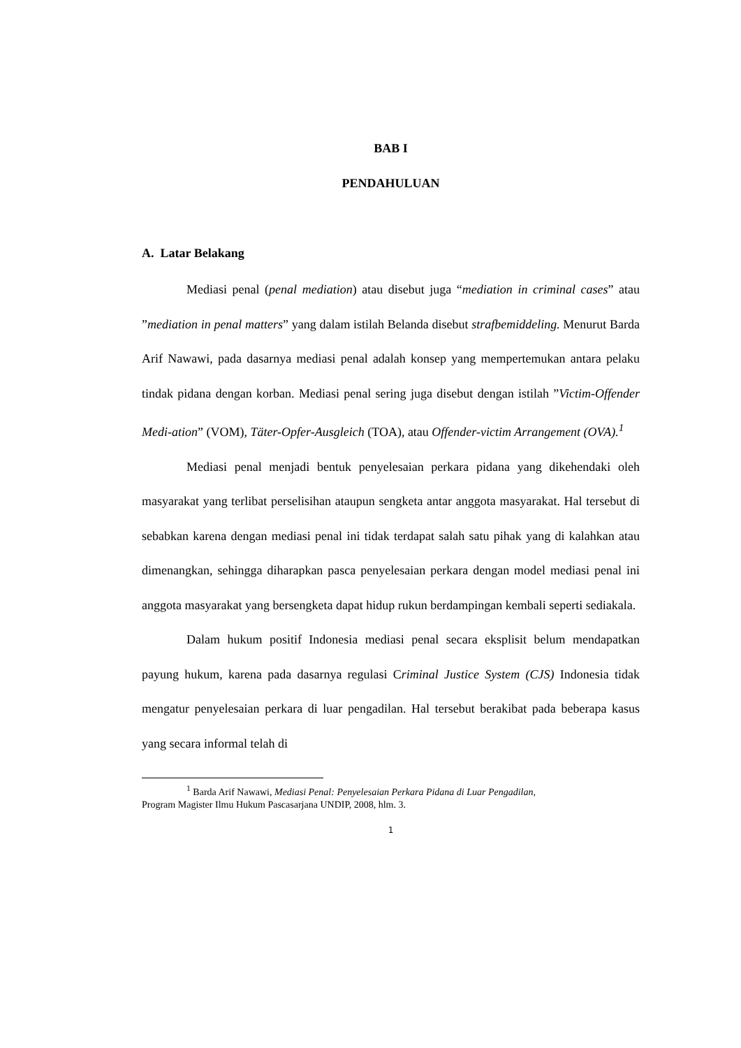BAB I
PENDAHULUAN
A. Latar Belakang
Mediasi penal (penal mediation) atau disebut juga “mediation in criminal cases” atau ”mediation in penal matters” yang dalam istilah Belanda disebut strafbemiddeling. Menurut Barda Arif Nawawi, pada dasarnya mediasi penal adalah konsep yang mempertemukan antara pelaku tindak pidana dengan korban. Mediasi penal sering juga disebut dengan istilah ”Victim-Offender Medi-ation” (VOM), Täter-Opfer-Ausgleich (TOA), atau Offender-victim Arrangement (OVA).<sup>1</sup>
Mediasi penal menjadi bentuk penyelesaian perkara pidana yang dikehendaki oleh masyarakat yang terlibat perselisihan ataupun sengketa antar anggota masyarakat. Hal tersebut di sebabkan karena dengan mediasi penal ini tidak terdapat salah satu pihak yang di kalahkan atau dimenangkan, sehingga diharapkan pasca penyelesaian perkara dengan model mediasi penal ini anggota masyarakat yang bersengketa dapat hidup rukun berdampingan kembali seperti sediakala.
Dalam hukum positif Indonesia mediasi penal secara eksplisit belum mendapatkan payung hukum, karena pada dasarnya regulasi Criminal Justice System (CJS) Indonesia tidak mengatur penyelesaian perkara di luar pengadilan. Hal tersebut berakibat pada beberapa kasus yang secara informal telah di
<sup>1</sup> Barda Arif Nawawi, Mediasi Penal: Penyelesaian Perkara Pidana di Luar Pengadilan,
Program Magister Ilmu Hukum Pascasarjana UNDIP, 2008, hlm. 3.
1